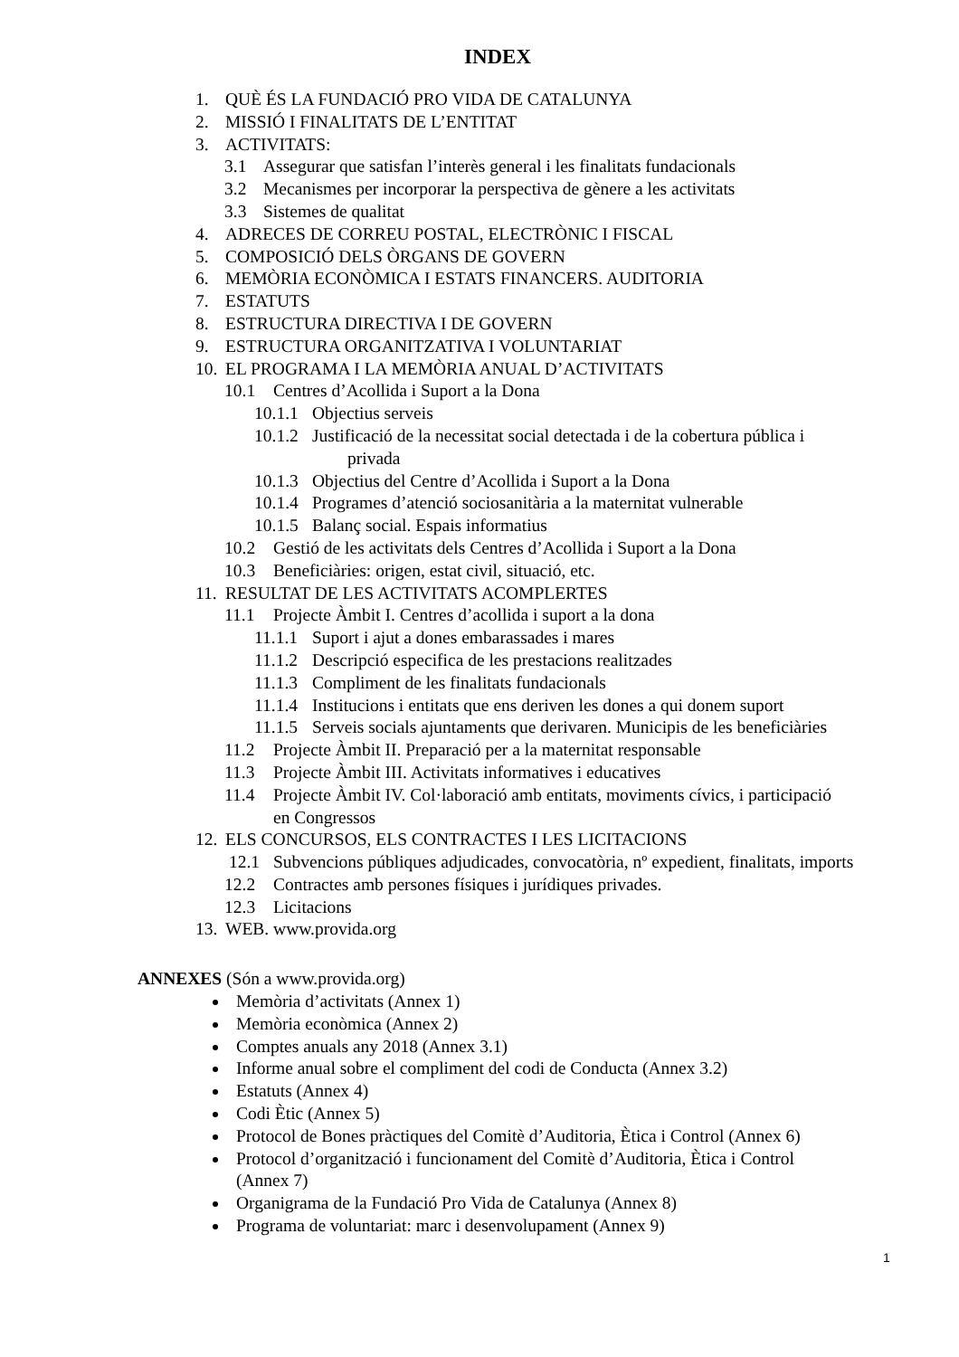INDEX
1. QUÈ ÉS LA FUNDACIÓ PRO VIDA DE CATALUNYA
2. MISSIÓ I FINALITATS DE L’ENTITAT
3. ACTIVITATS:
3.1 Assegurar que satisfan l’interès general i les finalitats fundacionals
3.2 Mecanismes per incorporar la perspectiva de gènere a les activitats
3.3 Sistemes de qualitat
4. ADRECES DE CORREU POSTAL, ELECTRÒNIC I FISCAL
5. COMPOSICIÓ DELS ÒRGANS DE GOVERN
6. MEMÒRIA ECONÒMICA I ESTATS FINANCERS. AUDITORIA
7. ESTATUTS
8. ESTRUCTURA DIRECTIVA I DE GOVERN
9. ESTRUCTURA ORGANITZATIVA I VOLUNTARIAT
10. EL PROGRAMA I LA MEMÒRIA ANUAL D’ACTIVITATS
10.1 Centres d’Acollida i Suport a la Dona
10.1.1 Objectius serveis
10.1.2 Justificació de la necessitat social detectada i de la cobertura pública i
privada
10.1.3 Objectius del Centre d’Acollida i Suport a la Dona
10.1.4 Programes d’atenció sociosanitària a la maternitat vulnerable
10.1.5 Balanç social. Espais informatius
10.2 Gestió de les activitats dels Centres d’Acollida i Suport a la Dona
10.3 Beneficiàries: origen, estat civil, situació, etc.
11. RESULTAT DE LES ACTIVITATS ACOMPLERTES
11.1 Projecte Àmbit I. Centres d’acollida i suport a la dona
11.1.1 Suport i ajut a dones embarassades i mares
11.1.2 Descripció especifica de les prestacions realitzades
11.1.3 Compliment de les finalitats fundacionals
11.1.4 Institucions i entitats que ens deriven les dones a qui donem suport
11.1.5 Serveis socials ajuntaments que derivaren. Municipis de les beneficiàries
11.2 Projecte Àmbit II. Preparació per a la maternitat responsable
11.3 Projecte Àmbit III. Activitats informatives i educatives
11.4 Projecte Àmbit IV. Col·laboració amb entitats, moviments cívics, i participació
en Congressos
12. ELS CONCURSOS, ELS CONTRACTES I LES LICITACIONS
12.1 Subvencions públiques adjudicades, convocatòria, nº expedient, finalitats, imports
12.2 Contractes amb persones físiques i jurídiques privades.
12.3 Licitacions
13. WEB. www.provida.org
ANNEXES (Són a www.provida.org)
Memòria d’activitats (Annex 1)
Memòria econòmica (Annex 2)
Comptes anuals any 2018 (Annex 3.1)
Informe anual sobre el compliment del codi de Conducta (Annex 3.2)
Estatuts (Annex 4)
Codi Ètic (Annex 5)
Protocol de Bones pràctiques del Comitè d’Auditoria, Ètica i Control (Annex 6)
Protocol d’organització i funcionament del Comitè d’Auditoria, Ètica i Control (Annex 7)
Organigrama de la Fundació Pro Vida de Catalunya (Annex 8)
Programa de voluntariat: marc i desenvolupament (Annex 9)
1